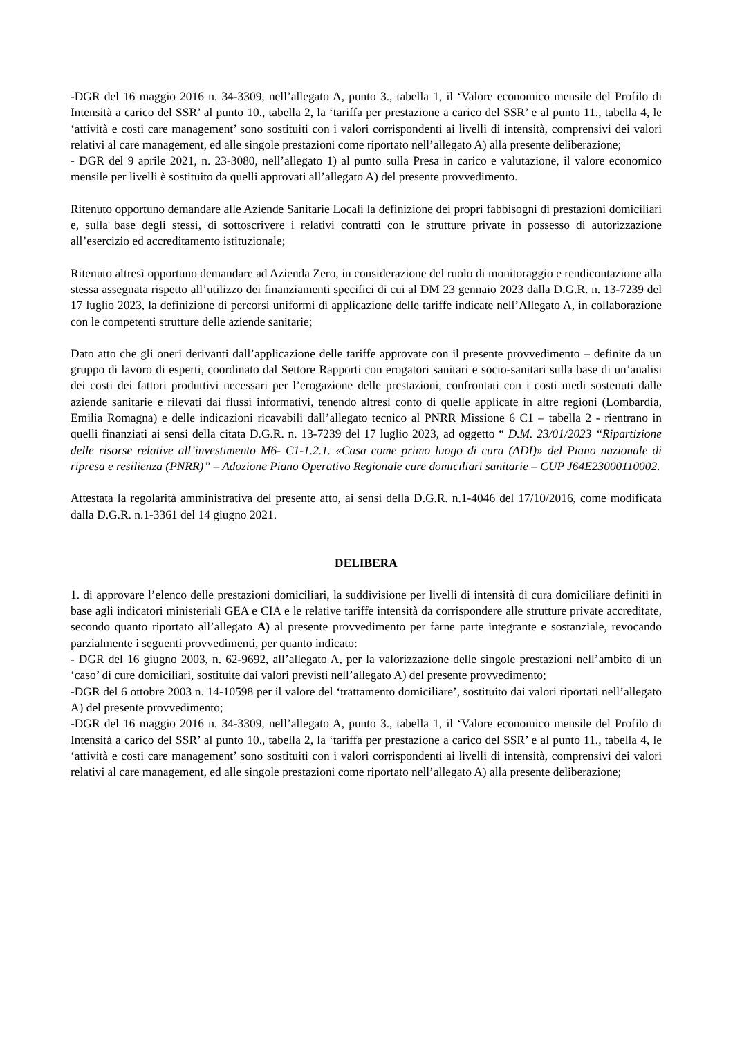-DGR del 16 maggio 2016 n. 34-3309, nell’allegato A, punto 3., tabella 1, il ‘Valore economico mensile del Profilo di Intensità a carico del SSR’ al punto 10., tabella 2, la ‘tariffa per prestazione a carico del SSR’ e al punto 11., tabella 4, le ‘attività e costi care management’ sono sostituiti con i valori corrispondenti ai livelli di intensità, comprensivi dei valori relativi al care management, ed alle singole prestazioni come riportato nell’allegato A) alla presente deliberazione;
- DGR del 9 aprile 2021, n. 23-3080, nell’allegato 1) al punto sulla Presa in carico e valutazione, il valore economico mensile per livelli è sostituito da quelli approvati all’allegato A) del presente provvedimento.
Ritenuto opportuno demandare alle Aziende Sanitarie Locali la definizione dei propri fabbisogni di prestazioni domiciliari e, sulla base degli stessi, di sottoscrivere i relativi contratti con le strutture private in possesso di autorizzazione all’esercizio ed accreditamento istituzionale;
Ritenuto altresì opportuno demandare ad Azienda Zero, in considerazione del ruolo di monitoraggio e rendicontazione alla stessa assegnata rispetto all’utilizzo dei finanziamenti specifici di cui al DM 23 gennaio 2023 dalla D.G.R. n. 13-7239 del 17 luglio 2023, la definizione di percorsi uniformi di applicazione delle tariffe indicate nell’Allegato A, in collaborazione con le competenti strutture delle aziende sanitarie;
Dato atto che gli oneri derivanti dall’applicazione delle tariffe approvate con il presente provvedimento – definite da un gruppo di lavoro di esperti, coordinato dal Settore Rapporti con erogatori sanitari e socio-sanitari sulla base di un’analisi dei costi dei fattori produttivi necessari per l’erogazione delle prestazioni, confrontati con i costi medi sostenuti dalle aziende sanitarie e rilevati dai flussi informativi, tenendo altresì conto di quelle applicate in altre regioni (Lombardia, Emilia Romagna) e delle indicazioni ricavabili dall’allegato tecnico al PNRR Missione 6 C1 – tabella 2 - rientrano in quelli finanziati ai sensi della citata D.G.R. n. 13-7239 del 17 luglio 2023, ad oggetto “ D.M. 23/01/2023 “Ripartizione delle risorse relative all’investimento M6- C1-1.2.1. «Casa come primo luogo di cura (ADI)» del Piano nazionale di ripresa e resilienza (PNRR)” – Adozione Piano Operativo Regionale cure domiciliari sanitarie – CUP J64E23000110002.
Attestata la regolarità amministrativa del presente atto, ai sensi della D.G.R. n.1-4046 del 17/10/2016, come modificata dalla D.G.R. n.1-3361 del 14 giugno 2021.
DELIBERA
1. di approvare l’elenco delle prestazioni domiciliari, la suddivisione per livelli di intensità di cura domiciliare definiti in base agli indicatori ministeriali GEA e CIA e le relative tariffe intensità da corrispondere alle strutture private accreditate, secondo quanto riportato all’allegato A) al presente provvedimento per farne parte integrante e sostanziale, revocando parzialmente i seguenti provvedimenti, per quanto indicato:
- DGR del 16 giugno 2003, n. 62-9692, all’allegato A, per la valorizzazione delle singole prestazioni nell’ambito di un ‘caso’ di cure domiciliari, sostituite dai valori previsti nell’allegato A) del presente provvedimento;
-DGR del 6 ottobre 2003 n. 14-10598 per il valore del ‘trattamento domiciliare’, sostituito dai valori riportati nell’allegato A) del presente provvedimento;
-DGR del 16 maggio 2016 n. 34-3309, nell’allegato A, punto 3., tabella 1, il ‘Valore economico mensile del Profilo di Intensità a carico del SSR’ al punto 10., tabella 2, la ‘tariffa per prestazione a carico del SSR’ e al punto 11., tabella 4, le ‘attività e costi care management’ sono sostituiti con i valori corrispondenti ai livelli di intensità, comprensivi dei valori relativi al care management, ed alle singole prestazioni come riportato nell’allegato A) alla presente deliberazione;